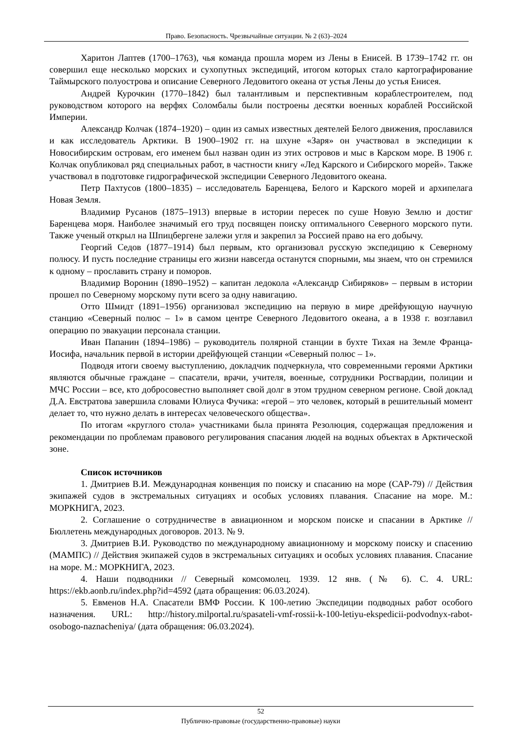Право. Безопасность. Чрезвычайные ситуации. № 2 (63)–2024
Харитон Лаптев (1700–1763), чья команда прошла морем из Лены в Енисей. В 1739–1742 гг. он совершил еще несколько морских и сухопутных экспедиций, итогом которых стало картографирование Таймырского полуострова и описание Северного Ледовитого океана от устья Лены до устья Енисея.
Андрей Курочкин (1770–1842) был талантливым и перспективным кораблестроителем, под руководством которого на верфях Соломбалы были построены десятки военных кораблей Российской Империи.
Александр Колчак (1874–1920) – один из самых известных деятелей Белого движения, прославился и как исследователь Арктики. В 1900–1902 гг. на шхуне «Заря» он участвовал в экспедиции к Новосибирским островам, его именем был назван один из этих островов и мыс в Карском море. В 1906 г. Колчак опубликовал ряд специальных работ, в частности книгу «Лед Карского и Сибирского морей». Также участвовал в подготовке гидрографической экспедиции Северного Ледовитого океана.
Петр Пахтусов (1800–1835) – исследователь Баренцева, Белого и Карского морей и архипелага Новая Земля.
Владимир Русанов (1875–1913) впервые в истории пересек по суше Новую Землю и достиг Баренцева моря. Наиболее значимый его труд посвящен поиску оптимального Северного морского пути. Также ученый открыл на Шпицбергене залежи угля и закрепил за Россией право на его добычу.
Георгий Седов (1877–1914) был первым, кто организовал русскую экспедицию к Северному полюсу. И пусть последние страницы его жизни навсегда останутся спорными, мы знаем, что он стремился к одному – прославить страну и поморов.
Владимир Воронин (1890–1952) – капитан ледокола «Александр Сибиряков» – первым в истории прошел по Северному морскому пути всего за одну навигацию.
Отто Шмидт (1891–1956) организовал экспедицию на первую в мире дрейфующую научную станцию «Северный полюс – 1» в самом центре Северного Ледовитого океана, а в 1938 г. возглавил операцию по эвакуации персонала станции.
Иван Папанин (1894–1986) – руководитель полярной станции в бухте Тихая на Земле Франца-Иосифа, начальник первой в истории дрейфующей станции «Северный полюс – 1».
Подводя итоги своему выступлению, докладчик подчеркнула, что современными героями Арктики являются обычные граждане – спасатели, врачи, учителя, военные, сотрудники Росгвардии, полиции и МЧС России – все, кто добросовестно выполняет свой долг в этом трудном северном регионе. Свой доклад Д.А. Евстратова завершила словами Юлиуса Фучика: «герой – это человек, который в решительный момент делает то, что нужно делать в интересах человеческого общества».
По итогам «круглого стола» участниками была принята Резолюция, содержащая предложения и рекомендации по проблемам правового регулирования спасания людей на водных объектах в Арктической зоне.
Список источников
1. Дмитриев В.И. Международная конвенция по поиску и спасанию на море (САР-79) // Действия экипажей судов в экстремальных ситуациях и особых условиях плавания. Спасание на море. М.: МОРКНИГА, 2023.
2. Соглашение о сотрудничестве в авиационном и морском поиске и спасании в Арктике // Бюллетень международных договоров. 2013. № 9.
3. Дмитриев В.И. Руководство по международному авиационному и морскому поиску и спасению (МАМПС) // Действия экипажей судов в экстремальных ситуациях и особых условиях плавания. Спасание на море. М.: МОРКНИГА, 2023.
4. Наши подводники // Северный комсомолец. 1939. 12 янв. (№ 6). С. 4. URL: https://ekb.aonb.ru/index.php?id=4592 (дата обращения: 06.03.2024).
5. Евменов Н.А. Спасатели ВМФ России. К 100-летию Экспедиции подводных работ особого назначения. URL: http://history.milportal.ru/spasateli-vmf-rossii-k-100-letiyu-ekspedicii-podvodnyx-rabot-osobogo-naznacheniya/ (дата обращения: 06.03.2024).
52
Публично-правовые (государственно-правовые) науки